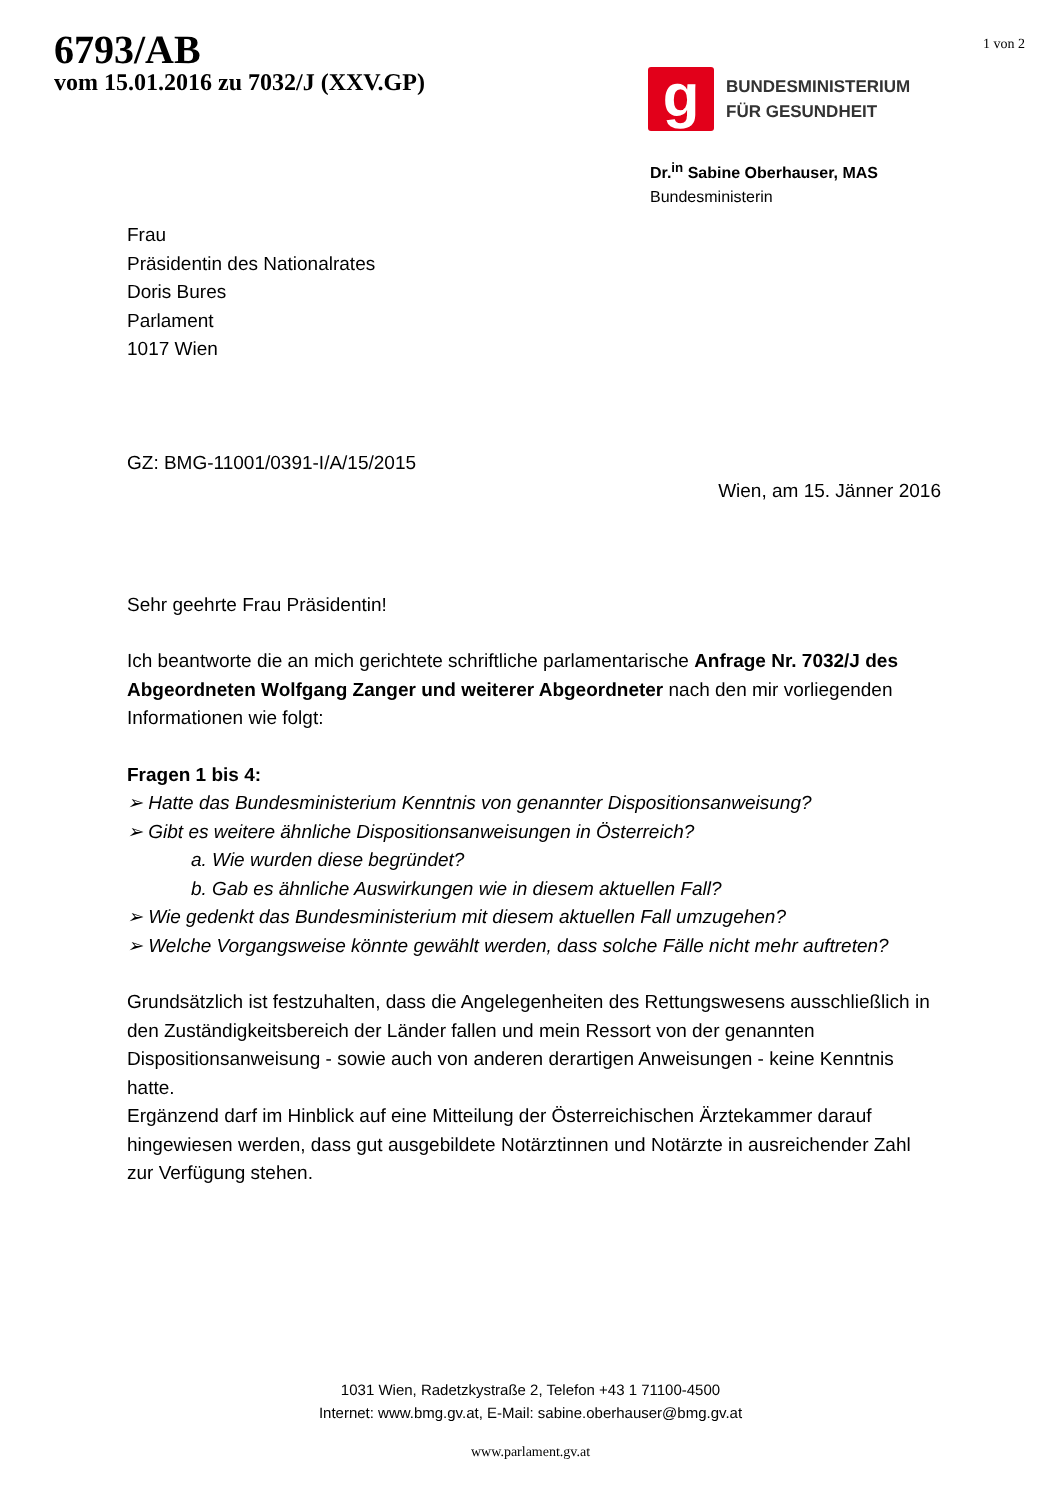6793/AB
vom 15.01.2016 zu 7032/J (XXV.GP)
1 von 2
g
BUNDESMINISTERIUM
FÜR GESUNDHEIT
Dr.<sup>in</sup> Sabine Oberhauser, MAS
Bundesministerin
Frau
Präsidentin des Nationalrates
Doris Bures
Parlament
1017 Wien
GZ: BMG-11001/0391-I/A/15/2015
Wien, am 15. Jänner 2016
Sehr geehrte Frau Präsidentin!
Ich beantworte die an mich gerichtete schriftliche parlamentarische Anfrage Nr. 7032/J des Abgeordneten Wolfgang Zanger und weiterer Abgeordneter nach den mir vorliegenden Informationen wie folgt:
Fragen 1 bis 4:
➢ Hatte das Bundesministerium Kenntnis von genannter Dispositionsanweisung?
➢ Gibt es weitere ähnliche Dispositionsanweisungen in Österreich?
a. Wie wurden diese begründet?
b. Gab es ähnliche Auswirkungen wie in diesem aktuellen Fall?
➢ Wie gedenkt das Bundesministerium mit diesem aktuellen Fall umzugehen?
➢ Welche Vorgangsweise könnte gewählt werden, dass solche Fälle nicht mehr auftreten?
Grundsätzlich ist festzuhalten, dass die Angelegenheiten des Rettungswesens ausschließlich in den Zuständigkeitsbereich der Länder fallen und mein Ressort von der genannten Dispositionsanweisung - sowie auch von anderen derartigen Anweisungen - keine Kenntnis hatte.
Ergänzend darf im Hinblick auf eine Mitteilung der Österreichischen Ärztekammer darauf hingewiesen werden, dass gut ausgebildete Notärztinnen und Notärzte in ausreichender Zahl zur Verfügung stehen.
1031 Wien, Radetzkystraße 2, Telefon +43 1 71100-4500
Internet: www.bmg.gv.at, E-Mail: sabine.oberhauser@bmg.gv.at
www.parlament.gv.at